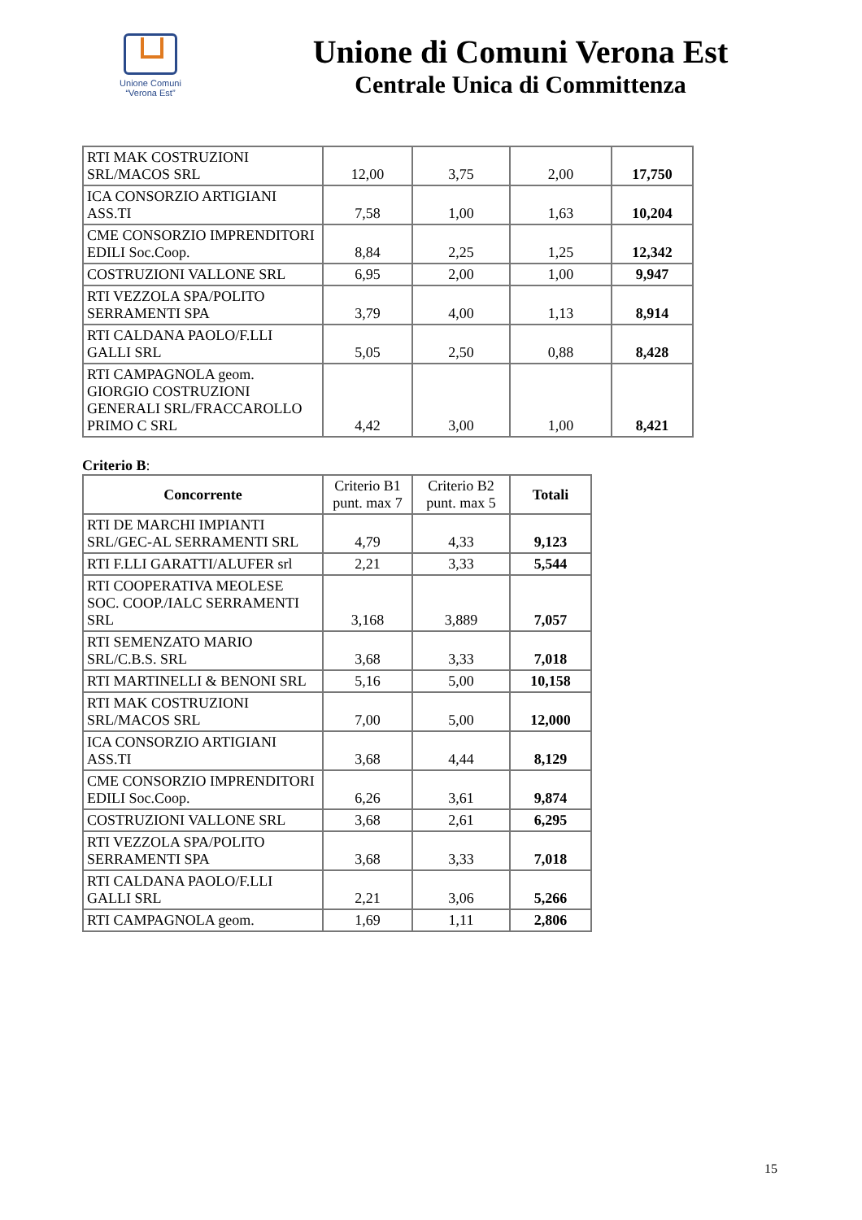Unione Comuni
“Verona Est”
Unione di Comuni Verona Est
Centrale Unica di Committenza
| RTI MAK COSTRUZIONI SRL/MACOS SRL | 12,00 | 3,75 | 2,00 | 17,750 |
| ICA CONSORZIO ARTIGIANI ASS.TI | 7,58 | 1,00 | 1,63 | 10,204 |
| CME CONSORZIO IMPRENDITORI EDILI Soc.Coop. | 8,84 | 2,25 | 1,25 | 12,342 |
| COSTRUZIONI VALLONE SRL | 6,95 | 2,00 | 1,00 | 9,947 |
| RTI VEZZOLA SPA/POLITO SERRAMENTI SPA | 3,79 | 4,00 | 1,13 | 8,914 |
| RTI CALDANA PAOLO/F.LLI GALLI SRL | 5,05 | 2,50 | 0,88 | 8,428 |
| RTI CAMPAGNOLA geom. GIORGIO COSTRUZIONI GENERALI SRL/FRACCAROLLO PRIMO C SRL | 4,42 | 3,00 | 1,00 | 8,421 |
Criterio B:
| Concorrente | Criterio B1 punt. max 7 | Criterio B2 punt. max 5 | Totali |
| --- | --- | --- | --- |
| RTI DE MARCHI IMPIANTI SRL/GEC-AL SERRAMENTI SRL | 4,79 | 4,33 | 9,123 |
| RTI F.LLI GARATTI/ALUFER srl | 2,21 | 3,33 | 5,544 |
| RTI COOPERATIVA MEOLESE SOC. COOP./IALC SERRAMENTI SRL | 3,168 | 3,889 | 7,057 |
| RTI SEMENZATO MARIO SRL/C.B.S. SRL | 3,68 | 3,33 | 7,018 |
| RTI MARTINELLI & BENONI SRL | 5,16 | 5,00 | 10,158 |
| RTI MAK COSTRUZIONI SRL/MACOS SRL | 7,00 | 5,00 | 12,000 |
| ICA CONSORZIO ARTIGIANI ASS.TI | 3,68 | 4,44 | 8,129 |
| CME CONSORZIO IMPRENDITORI EDILI Soc.Coop. | 6,26 | 3,61 | 9,874 |
| COSTRUZIONI VALLONE SRL | 3,68 | 2,61 | 6,295 |
| RTI VEZZOLA SPA/POLITO SERRAMENTI SPA | 3,68 | 3,33 | 7,018 |
| RTI CALDANA PAOLO/F.LLI GALLI SRL | 2,21 | 3,06 | 5,266 |
| RTI CAMPAGNOLA geom. | 1,69 | 1,11 | 2,806 |
15